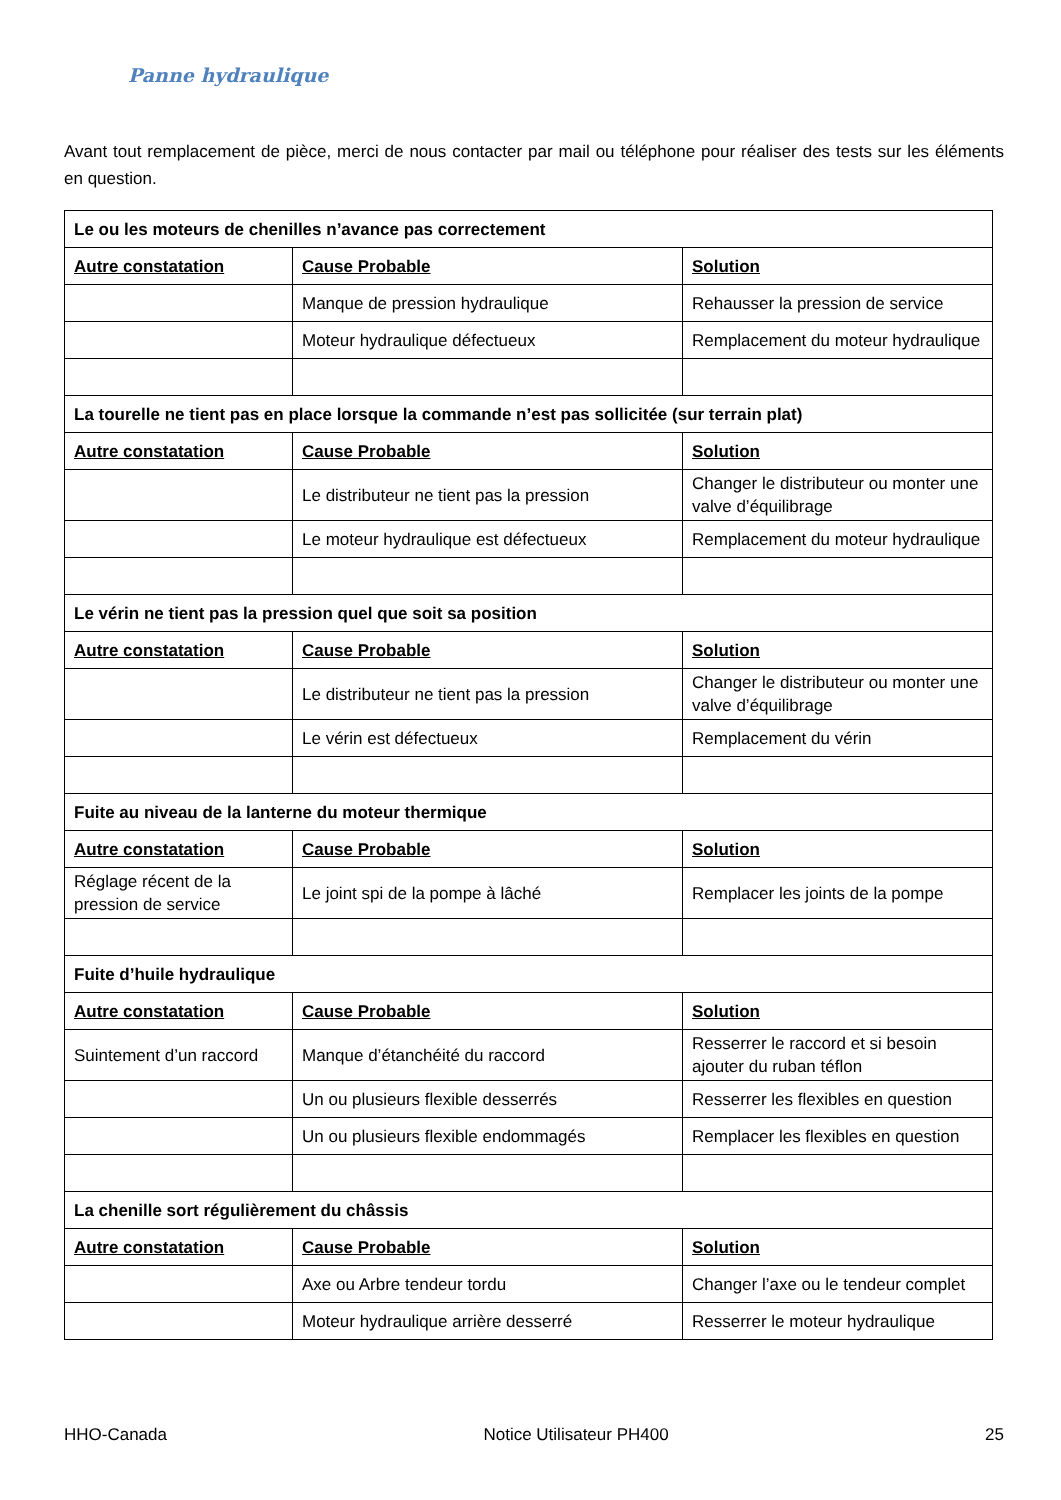Panne hydraulique
Avant tout remplacement de pièce, merci de nous contacter par mail ou téléphone pour réaliser des tests sur les éléments en question.
| Le ou les moteurs de chenilles n’avance pas correctement | | |
| Autre constatation | Cause Probable | Solution |
| | Manque de pression hydraulique | Rehausser la pression de service |
| | Moteur hydraulique défectueux | Remplacement du moteur hydraulique |
| La tourelle ne tient pas en place lorsque la commande n’est pas sollicitée (sur terrain plat) | | |
| Autre constatation | Cause Probable | Solution |
| | Le distributeur ne tient pas la pression | Changer le distributeur ou monter une valve d’équilibrage |
| | Le moteur hydraulique est défectueux | Remplacement du moteur hydraulique |
| Le vérin ne tient pas la pression quel que soit sa position | | |
| Autre constatation | Cause Probable | Solution |
| | Le distributeur ne tient pas la pression | Changer le distributeur ou monter une valve d’équilibrage |
| | Le vérin est défectueux | Remplacement du vérin |
| Fuite au niveau de la lanterne du moteur thermique | | |
| Autre constatation | Cause Probable | Solution |
| Réglage récent de la pression de service | Le joint spi de la pompe à lâché | Remplacer les joints de la pompe |
| Fuite d’huile hydraulique | | |
| Autre constatation | Cause Probable | Solution |
| Suintement d’un raccord | Manque d’étanchéité du raccord | Resserrer le raccord et si besoin ajouter du ruban téflon |
| | Un ou plusieurs flexible desserrés | Resserrer les flexibles en question |
| | Un ou plusieurs flexible endommagés | Remplacer les flexibles en question |
| La chenille sort régulièrement du châssis | | |
| Autre constatation | Cause Probable | Solution |
| | Axe ou Arbre tendeur tordu | Changer l’axe ou le tendeur complet |
| | Moteur hydraulique arrière desserré | Resserrer le moteur hydraulique |
HHO-Canada Notice Utilisateur PH400 25